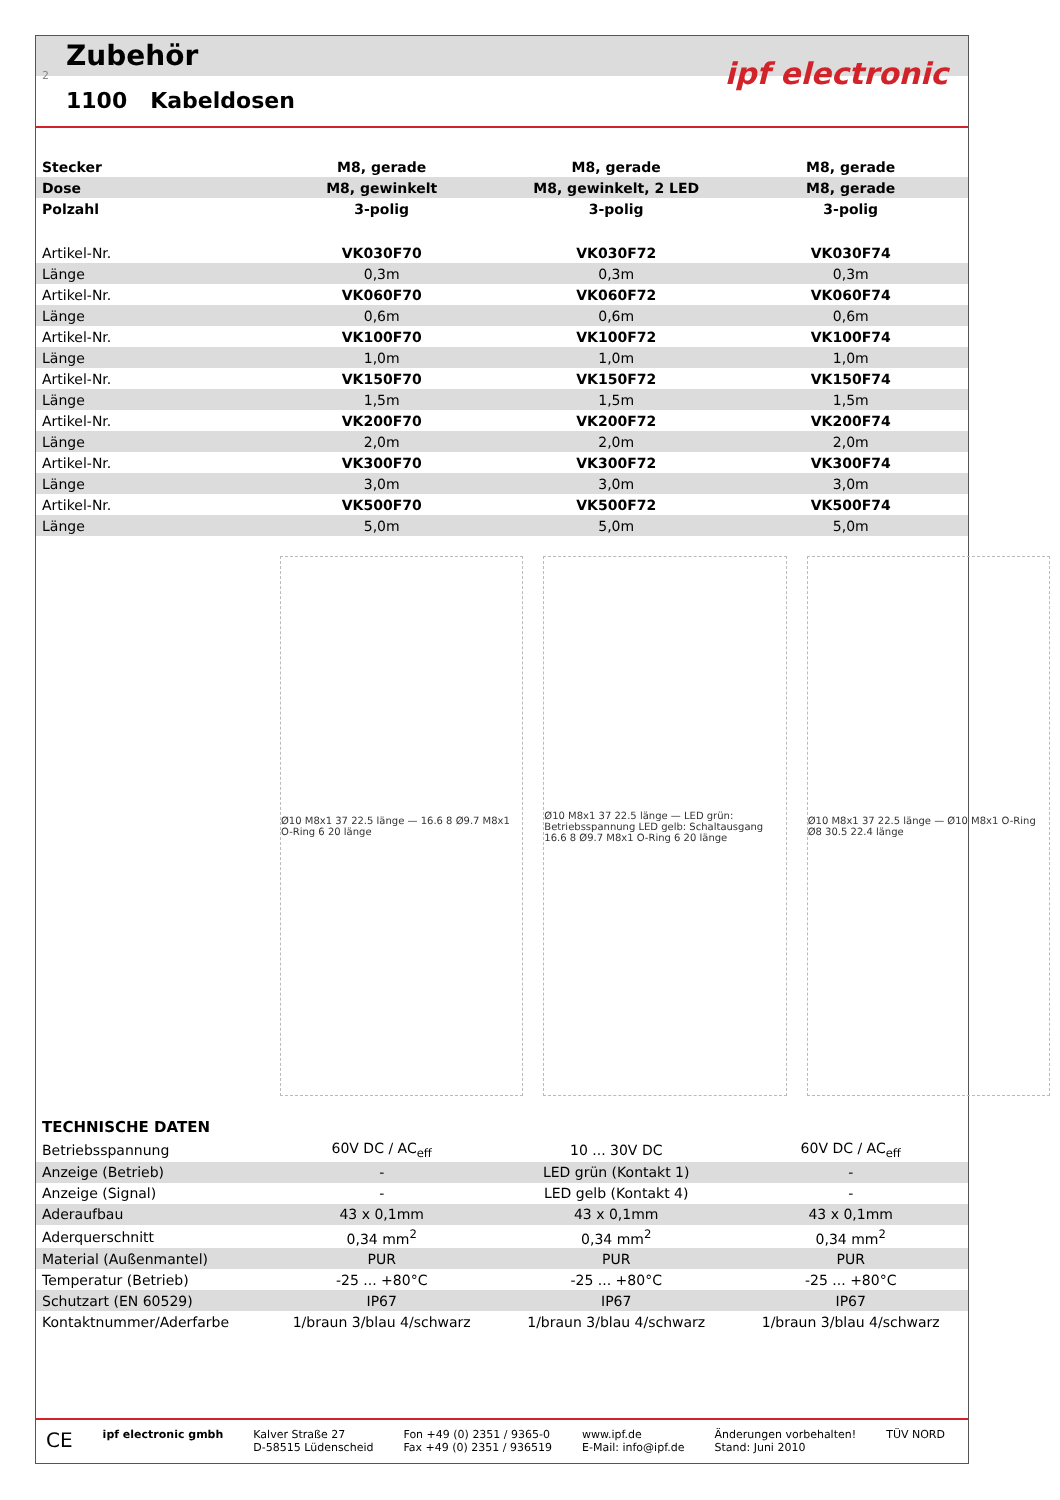Zubehör
1100 Kabeldosen
ipf electronic 2
| Stecker | M8, gerade | M8, gerade | M8, gerade |
| Dose | M8, gewinkelt | M8, gewinkelt, 2 LED | M8, gerade |
| Polzahl | 3-polig | 3-polig | 3-polig |
| Artikel-Nr. | VK030F70 | VK030F72 | VK030F74 |
| Länge | 0,3m | 0,3m | 0,3m |
| Artikel-Nr. | VK060F70 | VK060F72 | VK060F74 |
| Länge | 0,6m | 0,6m | 0,6m |
| Artikel-Nr. | VK100F70 | VK100F72 | VK100F74 |
| Länge | 1,0m | 1,0m | 1,0m |
| Artikel-Nr. | VK150F70 | VK150F72 | VK150F74 |
| Länge | 1,5m | 1,5m | 1,5m |
| Artikel-Nr. | VK200F70 | VK200F72 | VK200F74 |
| Länge | 2,0m | 2,0m | 2,0m |
| Artikel-Nr. | VK300F70 | VK300F72 | VK300F74 |
| Länge | 3,0m | 3,0m | 3,0m |
| Artikel-Nr. | VK500F70 | VK500F72 | VK500F74 |
| Länge | 5,0m | 5,0m | 5,0m |
Ø10 M8x1 37 22.5 länge — 16.6 8 Ø9.7 M8x1 O-Ring 6 20 länge
Ø10 M8x1 37 22.5 länge — LED grün: Betriebsspannung LED gelb: Schaltausgang 16.6 8 Ø9.7 M8x1 O-Ring 6 20 länge
Ø10 M8x1 37 22.5 länge — Ø10 M8x1 O-Ring Ø8 30.5 22.4 länge
| TECHNISCHE DATEN | | | |
| Betriebsspannung | 60V DC / AC<sub>eff</sub> | 10 ... 30V DC | 60V DC / AC<sub>eff</sub> |
| Anzeige (Betrieb) | - | LED grün (Kontakt 1) | - |
| Anzeige (Signal) | - | LED gelb (Kontakt 4) | - |
| Aderaufbau | 43 x 0,1mm | 43 x 0,1mm | 43 x 0,1mm |
| Aderquerschnitt | 0,34 mm<sup>2</sup> | 0,34 mm<sup>2</sup> | 0,34 mm<sup>2</sup> |
| Material (Außenmantel) | PUR | PUR | PUR |
| Temperatur (Betrieb) | -25 ... +80°C | -25 ... +80°C | -25 ... +80°C |
| Schutzart (EN 60529) | IP67 | IP67 | IP67 |
| Kontaktnummer/Aderfarbe | 1/braun 3/blau 4/schwarz | 1/braun 3/blau 4/schwarz | 1/braun 3/blau 4/schwarz |
CE
ipf electronic gmbh Kalver Straße 27
D-58515 Lüdenscheid
Fon +49 (0) 2351 / 9365-0
Fax +49 (0) 2351 / 936519
www.ipf.de
E-Mail: info@ipf.de
Änderungen vorbehalten!
Stand: Juni 2010
TÜV NORD